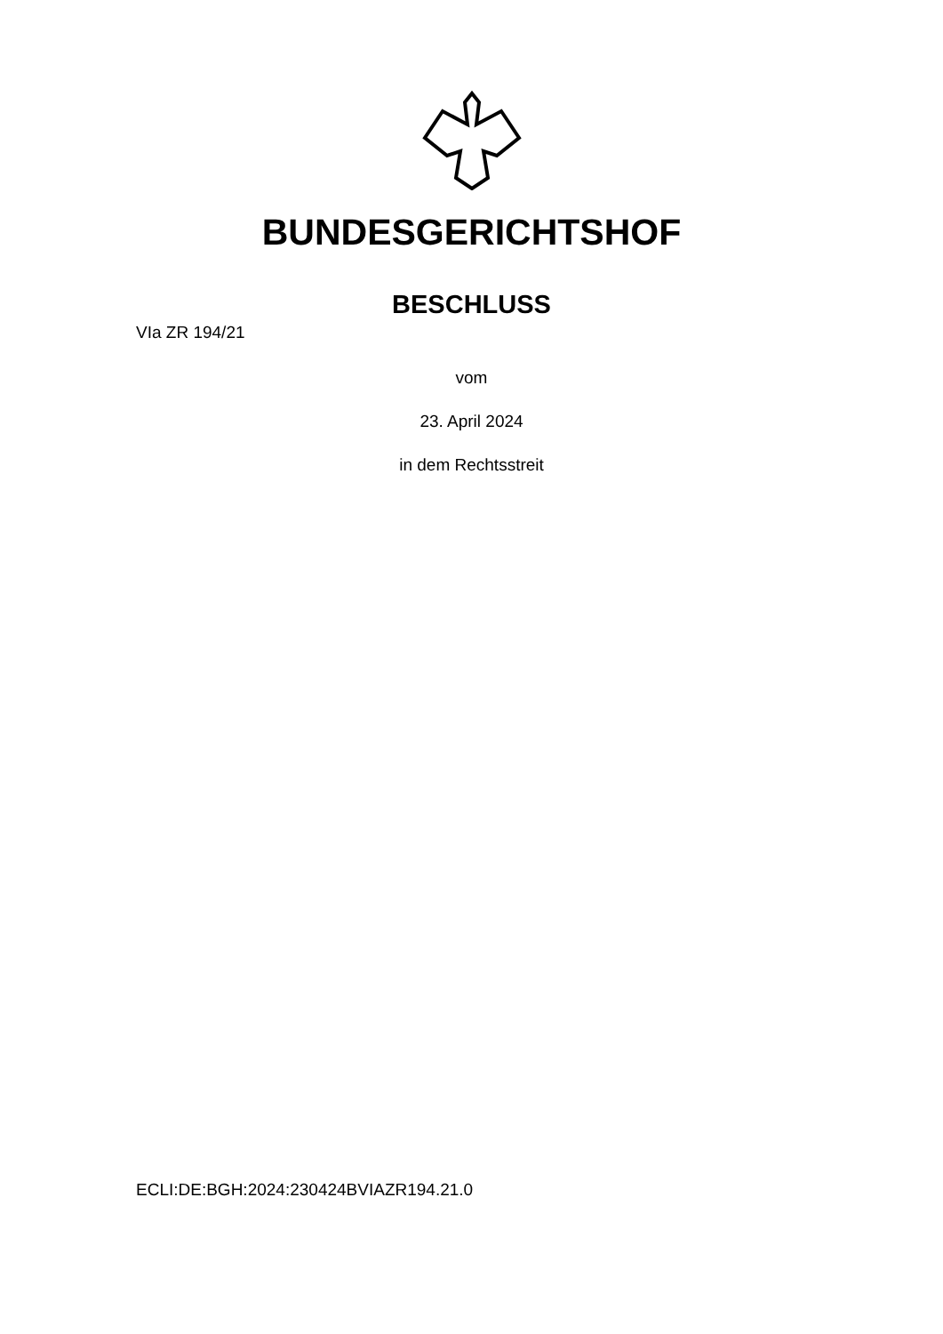BUNDESGERICHTSHOF
BESCHLUSS
VIa ZR 194/21
vom
23. April 2024
in dem Rechtsstreit
ECLI:DE:BGH:2024:230424BVIAZR194.21.0